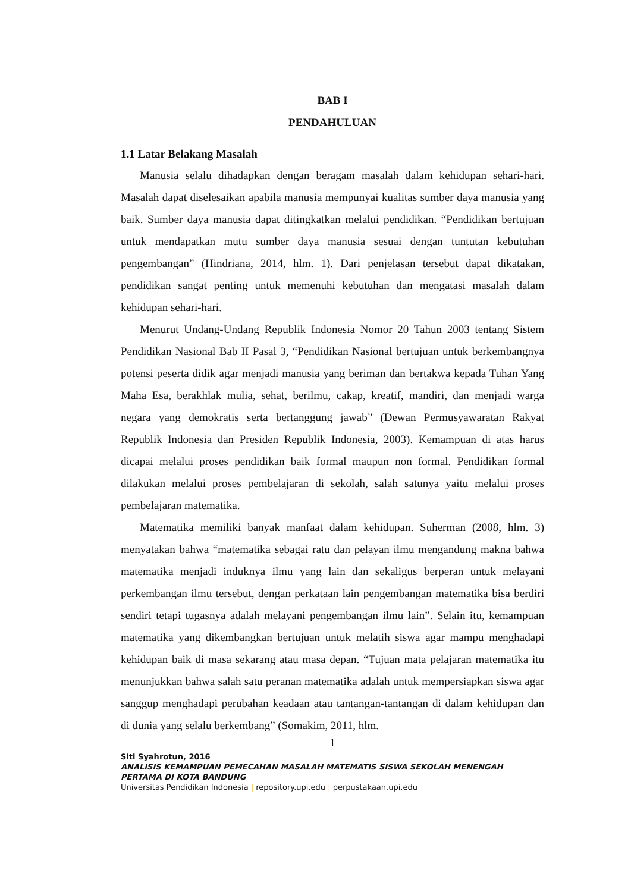BAB I
PENDAHULUAN
1.1 Latar Belakang Masalah
Manusia selalu dihadapkan dengan beragam masalah dalam kehidupan sehari-hari. Masalah dapat diselesaikan apabila manusia mempunyai kualitas sumber daya manusia yang baik. Sumber daya manusia dapat ditingkatkan melalui pendidikan. “Pendidikan bertujuan untuk mendapatkan mutu sumber daya manusia sesuai dengan tuntutan kebutuhan pengembangan” (Hindriana, 2014, hlm. 1). Dari penjelasan tersebut dapat dikatakan, pendidikan sangat penting untuk memenuhi kebutuhan dan mengatasi masalah dalam kehidupan sehari-hari.
Menurut Undang-Undang Republik Indonesia Nomor 20 Tahun 2003 tentang Sistem Pendidikan Nasional Bab II Pasal 3, “Pendidikan Nasional bertujuan untuk berkembangnya potensi peserta didik agar menjadi manusia yang beriman dan bertakwa kepada Tuhan Yang Maha Esa, berakhlak mulia, sehat, berilmu, cakap, kreatif, mandiri, dan menjadi warga negara yang demokratis serta bertanggung jawab” (Dewan Permusyawaratan Rakyat Republik Indonesia dan Presiden Republik Indonesia, 2003). Kemampuan di atas harus dicapai melalui proses pendidikan baik formal maupun non formal. Pendidikan formal dilakukan melalui proses pembelajaran di sekolah, salah satunya yaitu melalui proses pembelajaran matematika.
Matematika memiliki banyak manfaat dalam kehidupan. Suherman (2008, hlm. 3) menyatakan bahwa “matematika sebagai ratu dan pelayan ilmu mengandung makna bahwa matematika menjadi induknya ilmu yang lain dan sekaligus berperan untuk melayani perkembangan ilmu tersebut, dengan perkataan lain pengembangan matematika bisa berdiri sendiri tetapi tugasnya adalah melayani pengembangan ilmu lain”. Selain itu, kemampuan matematika yang dikembangkan bertujuan untuk melatih siswa agar mampu menghadapi kehidupan baik di masa sekarang atau masa depan. “Tujuan mata pelajaran matematika itu menunjukkan bahwa salah satu peranan matematika adalah untuk mempersiapkan siswa agar sanggup menghadapi perubahan keadaan atau tantangan-tantangan di dalam kehidupan dan di dunia yang selalu berkembang” (Somakim, 2011, hlm.
1
Siti Syahrotun, 2016
ANALISIS KEMAMPUAN PEMECAHAN MASALAH MATEMATIS SISWA SEKOLAH MENENGAH PERTAMA DI KOTA BANDUNG
Universitas Pendidikan Indonesia | repository.upi.edu | perpustakaan.upi.edu